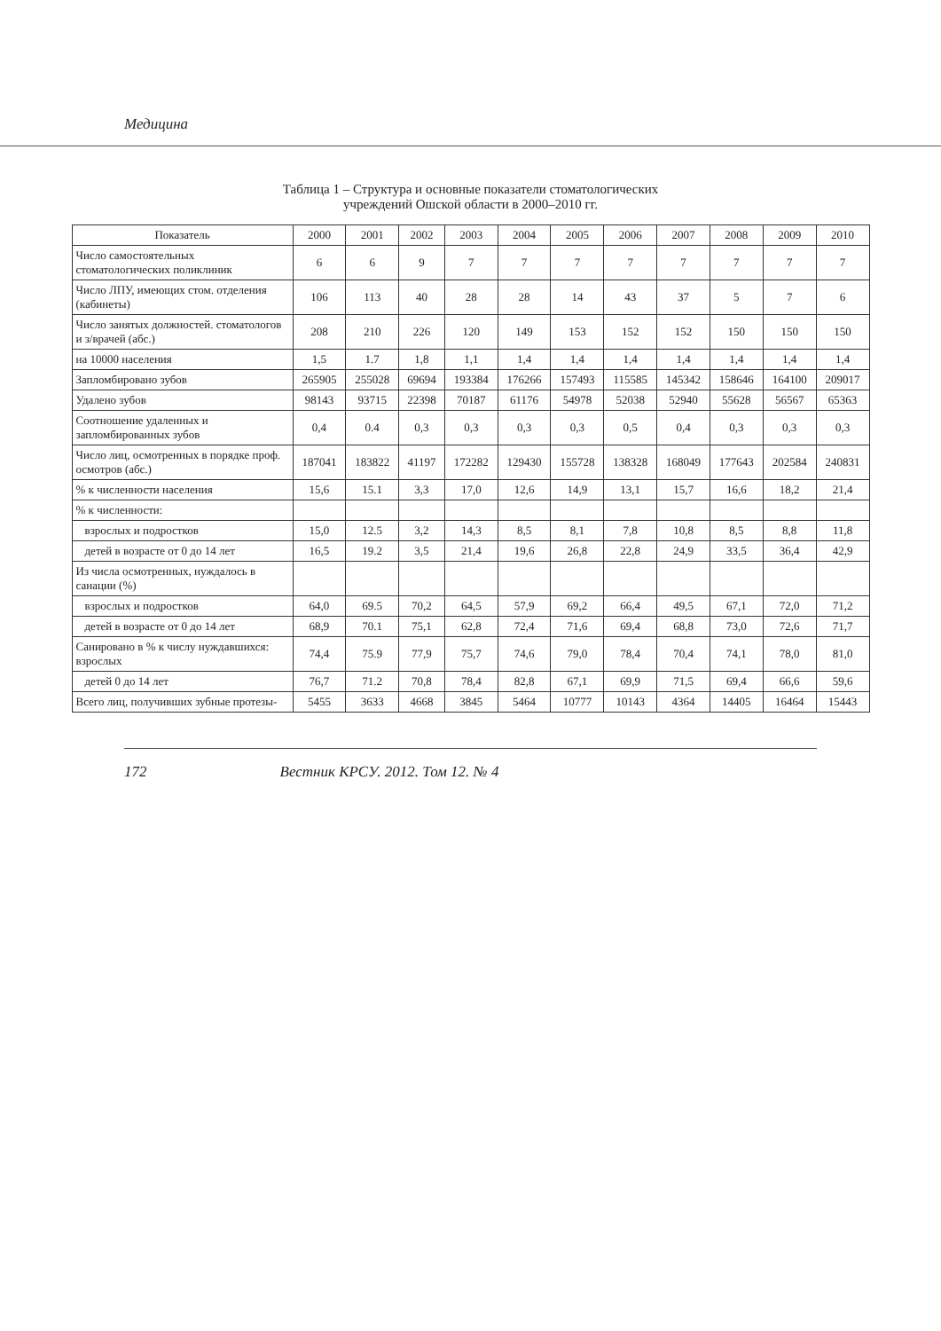Медицина
Таблица 1 – Структура и основные показатели стоматологических
учреждений Ошской области в 2000–2010 гг.
| Показатель | 2000 | 2001 | 2002 | 2003 | 2004 | 2005 | 2006 | 2007 | 2008 | 2009 | 2010 |
| --- | --- | --- | --- | --- | --- | --- | --- | --- | --- | --- | --- |
| Число самостоятельных стоматологических поликлиник | 6 | 6 | 9 | 7 | 7 | 7 | 7 | 7 | 7 | 7 | 7 |
| Число ЛПУ, имеющих стом. отделения (кабинеты) | 106 | 113 | 40 | 28 | 28 | 14 | 43 | 37 | 5 | 7 | 6 |
| Число занятых должностей. стоматологов и з/врачей (абс.) | 208 | 210 | 226 | 120 | 149 | 153 | 152 | 152 | 150 | 150 | 150 |
| на 10000 населения | 1,5 | 1.7 | 1,8 | 1,1 | 1,4 | 1,4 | 1,4 | 1,4 | 1,4 | 1,4 | 1,4 |
| Запломбировано зубов | 265905 | 255028 | 69694 | 193384 | 176266 | 157493 | 115585 | 145342 | 158646 | 164100 | 209017 |
| Удалено зубов | 98143 | 93715 | 22398 | 70187 | 61176 | 54978 | 52038 | 52940 | 55628 | 56567 | 65363 |
| Соотношение удаленных и запломбированных зубов | 0,4 | 0.4 | 0,3 | 0,3 | 0,3 | 0,3 | 0,5 | 0,4 | 0,3 | 0,3 | 0,3 |
| Число лиц, осмотренных в порядке проф. осмотров (абс.) | 187041 | 183822 | 41197 | 172282 | 129430 | 155728 | 138328 | 168049 | 177643 | 202584 | 240831 |
| % к численности населения | 15,6 | 15.1 | 3,3 | 17,0 | 12,6 | 14,9 | 13,1 | 15,7 | 16,6 | 18,2 | 21,4 |
| % к численности: | | | | | | | | | | | |
| взрослых и подростков | 15,0 | 12.5 | 3,2 | 14,3 | 8,5 | 8,1 | 7,8 | 10,8 | 8,5 | 8,8 | 11,8 |
| детей в возрасте от 0 до 14 лет | 16,5 | 19.2 | 3,5 | 21,4 | 19,6 | 26,8 | 22,8 | 24,9 | 33,5 | 36,4 | 42,9 |
| Из числа осмотренных, нуждалось в санации (%) | | | | | | | | | | | |
| взрослых и подростков | 64,0 | 69.5 | 70,2 | 64,5 | 57,9 | 69,2 | 66,4 | 49,5 | 67,1 | 72,0 | 71,2 |
| детей в возрасте от 0 до 14 лет | 68,9 | 70.1 | 75,1 | 62,8 | 72,4 | 71,6 | 69,4 | 68,8 | 73,0 | 72,6 | 71,7 |
| Санировано в % к числу нуждавшихся: взрослых | 74,4 | 75.9 | 77,9 | 75,7 | 74,6 | 79,0 | 78,4 | 70,4 | 74,1 | 78,0 | 81,0 |
| детей 0 до 14 лет | 76,7 | 71.2 | 70,8 | 78,4 | 82,8 | 67,1 | 69,9 | 71,5 | 69,4 | 66,6 | 59,6 |
| Всего лиц, получивших зубные протезы- | 5455 | 3633 | 4668 | 3845 | 5464 | 10777 | 10143 | 4364 | 14405 | 16464 | 15443 |
172 Вестник КРСУ. 2012. Том 12. № 4